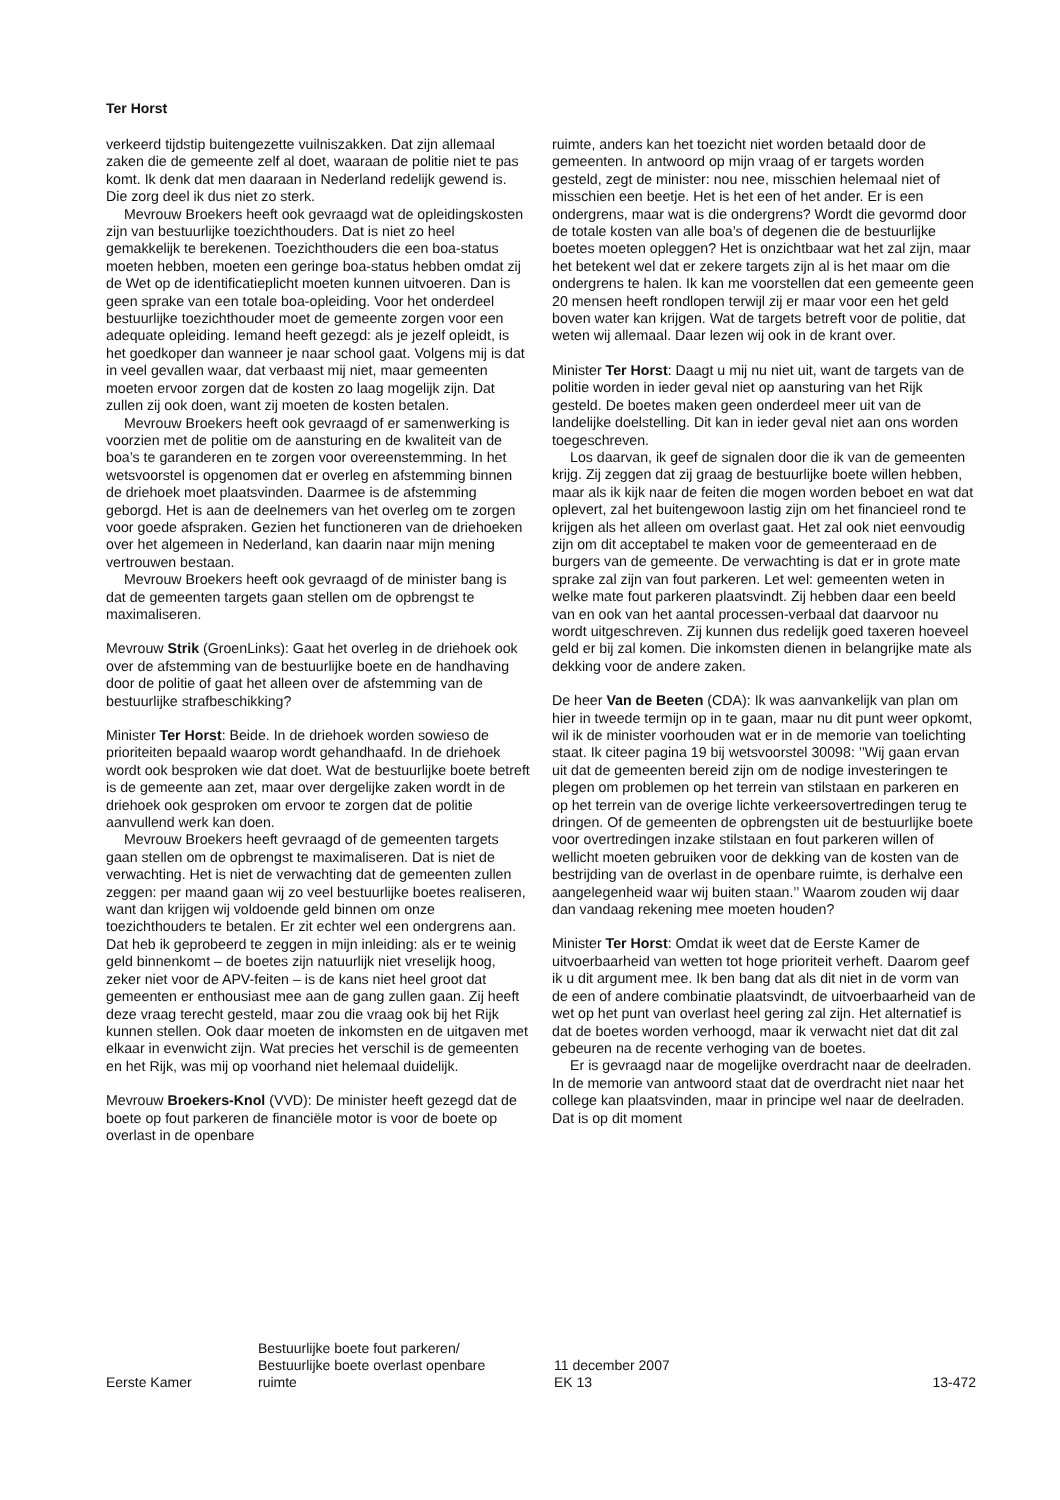Ter Horst
verkeerd tijdstip buitengezette vuilniszakken. Dat zijn allemaal zaken die de gemeente zelf al doet, waaraan de politie niet te pas komt. Ik denk dat men daaraan in Nederland redelijk gewend is. Die zorg deel ik dus niet zo sterk.
Mevrouw Broekers heeft ook gevraagd wat de opleidingskosten zijn van bestuurlijke toezichthouders. Dat is niet zo heel gemakkelijk te berekenen. Toezichthouders die een boa-status moeten hebben, moeten een geringe boa-status hebben omdat zij de Wet op de identificatieplicht moeten kunnen uitvoeren. Dan is geen sprake van een totale boa-opleiding. Voor het onderdeel bestuurlijke toezichthouder moet de gemeente zorgen voor een adequate opleiding. Iemand heeft gezegd: als je jezelf opleidt, is het goedkoper dan wanneer je naar school gaat. Volgens mij is dat in veel gevallen waar, dat verbaast mij niet, maar gemeenten moeten ervoor zorgen dat de kosten zo laag mogelijk zijn. Dat zullen zij ook doen, want zij moeten de kosten betalen.
Mevrouw Broekers heeft ook gevraagd of er samenwerking is voorzien met de politie om de aansturing en de kwaliteit van de boa’s te garanderen en te zorgen voor overeenstemming. In het wetsvoorstel is opgenomen dat er overleg en afstemming binnen de driehoek moet plaatsvinden. Daarmee is de afstemming geborgd. Het is aan de deelnemers van het overleg om te zorgen voor goede afspraken. Gezien het functioneren van de driehoeken over het algemeen in Nederland, kan daarin naar mijn mening vertrouwen bestaan.
Mevrouw Broekers heeft ook gevraagd of de minister bang is dat de gemeenten targets gaan stellen om de opbrengst te maximaliseren.
Mevrouw Strik (GroenLinks): Gaat het overleg in de driehoek ook over de afstemming van de bestuurlijke boete en de handhaving door de politie of gaat het alleen over de afstemming van de bestuurlijke strafbeschikking?
Minister Ter Horst: Beide. In de driehoek worden sowieso de prioriteiten bepaald waarop wordt gehandhaafd. In de driehoek wordt ook besproken wie dat doet. Wat de bestuurlijke boete betreft is de gemeente aan zet, maar over dergelijke zaken wordt in de driehoek ook gesproken om ervoor te zorgen dat de politie aanvullend werk kan doen.
Mevrouw Broekers heeft gevraagd of de gemeenten targets gaan stellen om de opbrengst te maximaliseren. Dat is niet de verwachting. Het is niet de verwachting dat de gemeenten zullen zeggen: per maand gaan wij zo veel bestuurlijke boetes realiseren, want dan krijgen wij voldoende geld binnen om onze toezichthouders te betalen. Er zit echter wel een ondergrens aan. Dat heb ik geprobeerd te zeggen in mijn inleiding: als er te weinig geld binnenkomt – de boetes zijn natuurlijk niet vreselijk hoog, zeker niet voor de APV-feiten – is de kans niet heel groot dat gemeenten er enthousiast mee aan de gang zullen gaan. Zij heeft deze vraag terecht gesteld, maar zou die vraag ook bij het Rijk kunnen stellen. Ook daar moeten de inkomsten en de uitgaven met elkaar in evenwicht zijn. Wat precies het verschil is de gemeenten en het Rijk, was mij op voorhand niet helemaal duidelijk.
Mevrouw Broekers-Knol (VVD): De minister heeft gezegd dat de boete op fout parkeren de financiële motor is voor de boete op overlast in de openbare
ruimte, anders kan het toezicht niet worden betaald door de gemeenten. In antwoord op mijn vraag of er targets worden gesteld, zegt de minister: nou nee, misschien helemaal niet of misschien een beetje. Het is het een of het ander. Er is een ondergrens, maar wat is die ondergrens? Wordt die gevormd door de totale kosten van alle boa’s of degenen die de bestuurlijke boetes moeten opleggen? Het is onzichtbaar wat het zal zijn, maar het betekent wel dat er zekere targets zijn al is het maar om die ondergrens te halen. Ik kan me voorstellen dat een gemeente geen 20 mensen heeft rondlopen terwijl zij er maar voor een het geld boven water kan krijgen. Wat de targets betreft voor de politie, dat weten wij allemaal. Daar lezen wij ook in de krant over.
Minister Ter Horst: Daagt u mij nu niet uit, want de targets van de politie worden in ieder geval niet op aansturing van het Rijk gesteld. De boetes maken geen onderdeel meer uit van de landelijke doelstelling. Dit kan in ieder geval niet aan ons worden toegeschreven.
Los daarvan, ik geef de signalen door die ik van de gemeenten krijg. Zij zeggen dat zij graag de bestuurlijke boete willen hebben, maar als ik kijk naar de feiten die mogen worden beboet en wat dat oplevert, zal het buitengewoon lastig zijn om het financieel rond te krijgen als het alleen om overlast gaat. Het zal ook niet eenvoudig zijn om dit acceptabel te maken voor de gemeenteraad en de burgers van de gemeente. De verwachting is dat er in grote mate sprake zal zijn van fout parkeren. Let wel: gemeenten weten in welke mate fout parkeren plaatsvindt. Zij hebben daar een beeld van en ook van het aantal processen-verbaal dat daarvoor nu wordt uitgeschreven. Zij kunnen dus redelijk goed taxeren hoeveel geld er bij zal komen. Die inkomsten dienen in belangrijke mate als dekking voor de andere zaken.
De heer Van de Beeten (CDA): Ik was aanvankelijk van plan om hier in tweede termijn op in te gaan, maar nu dit punt weer opkomt, wil ik de minister voorhouden wat er in de memorie van toelichting staat. Ik citeer pagina 19 bij wetsvoorstel 30098: ’’Wij gaan ervan uit dat de gemeenten bereid zijn om de nodige investeringen te plegen om problemen op het terrein van stilstaan en parkeren en op het terrein van de overige lichte verkeersovertredingen terug te dringen. Of de gemeenten de opbrengsten uit de bestuurlijke boete voor overtredingen inzake stilstaan en fout parkeren willen of wellicht moeten gebruiken voor de dekking van de kosten van de bestrijding van de overlast in de openbare ruimte, is derhalve een aangelegenheid waar wij buiten staan.’’ Waarom zouden wij daar dan vandaag rekening mee moeten houden?
Minister Ter Horst: Omdat ik weet dat de Eerste Kamer de uitvoerbaarheid van wetten tot hoge prioriteit verheft. Daarom geef ik u dit argument mee. Ik ben bang dat als dit niet in de vorm van de een of andere combinatie plaatsvindt, de uitvoerbaarheid van de wet op het punt van overlast heel gering zal zijn. Het alternatief is dat de boetes worden verhoogd, maar ik verwacht niet dat dit zal gebeuren na de recente verhoging van de boetes.
Er is gevraagd naar de mogelijke overdracht naar de deelraden. In de memorie van antwoord staat dat de overdracht niet naar het college kan plaatsvinden, maar in principe wel naar de deelraden. Dat is op dit moment
Eerste Kamer
Bestuurlijke boete fout parkeren/
Bestuurlijke boete overlast openbare
ruimte
11 december 2007
EK 13
13-472